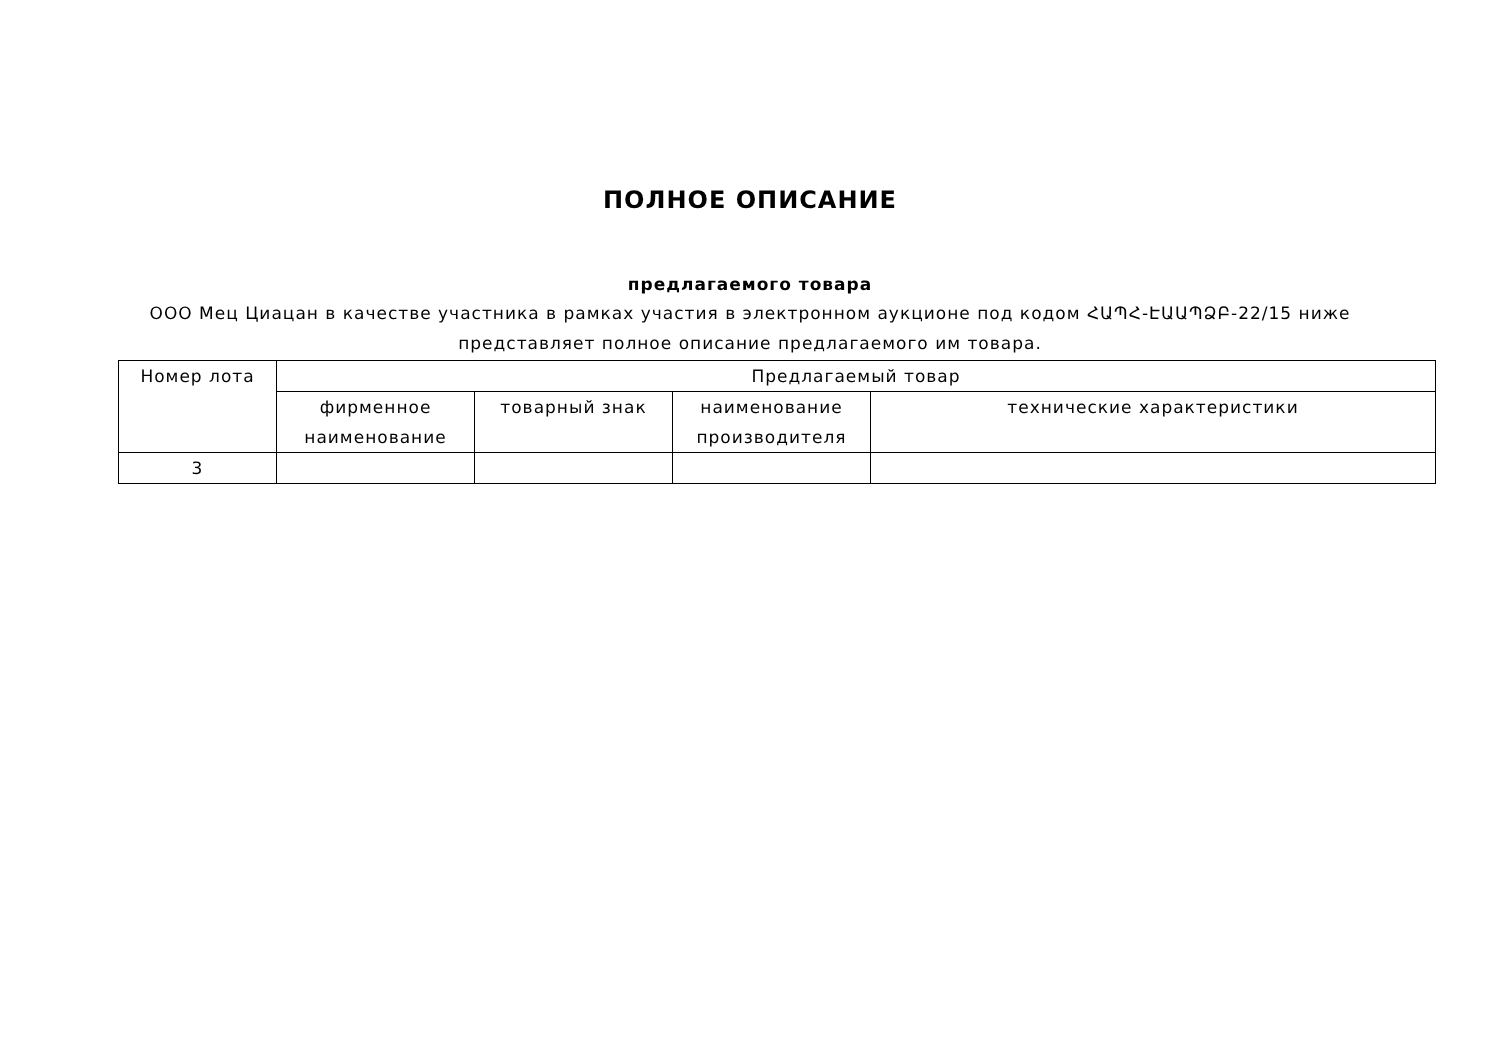ПОЛНОЕ ОПИСАНИЕ
предлагаемого товара
ООО Мец Циацан в качестве участника в рамках участия в электронном аукционе под кодом ՀԱՊՀ-ԷԱԱՊՁԲ-22/15 ниже
представляет полное описание предлагаемого им товара.
| Номер лота | Предлагаемый товар | | | |
| --- | --- | --- | --- | --- |
| | фирменное наименование | товарный знак | наименование производителя | технические характеристики |
| 3 | | | | |